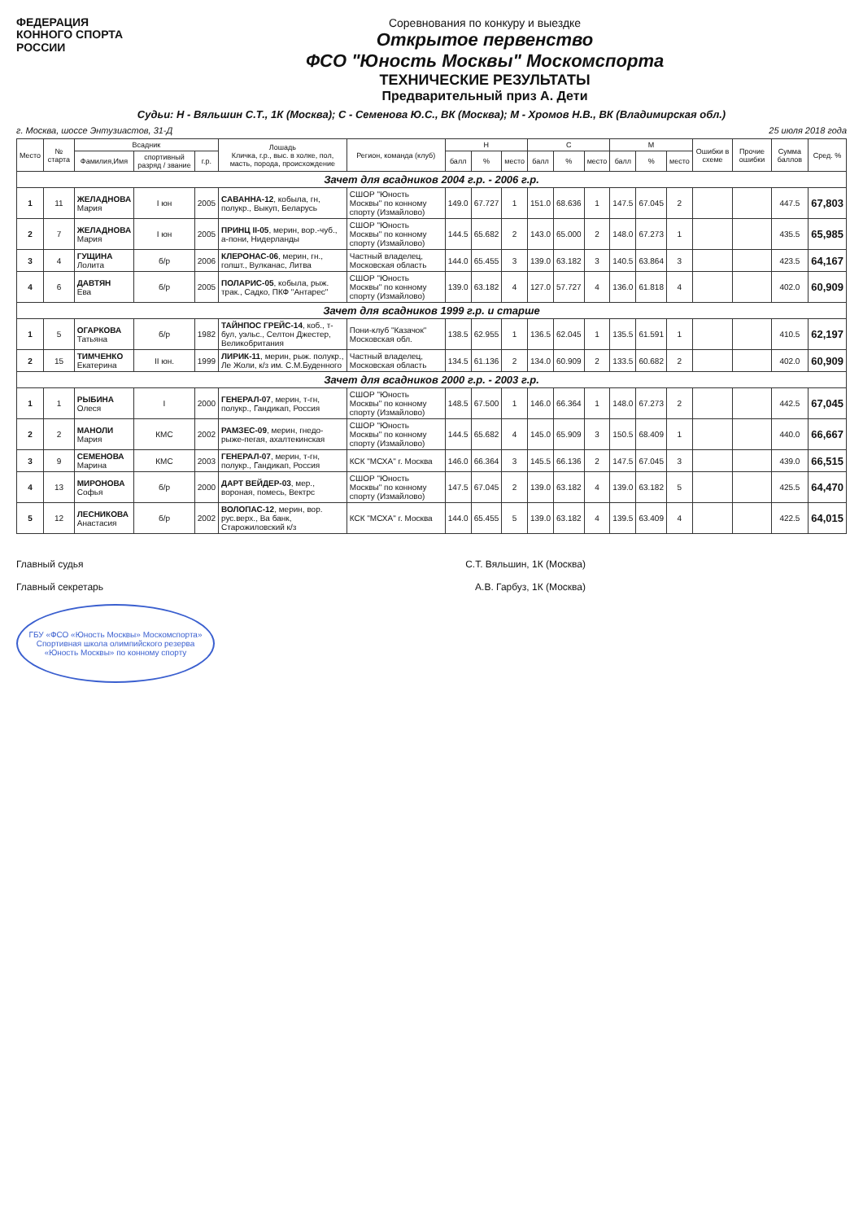ФЕДЕРАЦИЯ
КОННОГО СПОРТА
РОССИИ
Соревнования по конкуру и выездке
Открытое первенство
ФСО "Юность Москвы" Москомспорта
ТЕХНИЧЕСКИЕ РЕЗУЛЬТАТЫ
Предварительный приз А. Дети
Судьи: Н - Вяльшин С.Т., 1К (Москва); С - Семенова Ю.С., ВК (Москва); М - Хромов Н.В., ВК (Владимирская обл.)
г. Москва, шоссе Энтузиастов, 31-Д 25 июля 2018 года
| Место | № старта | Всадник | | | Лошадь Кличка, г.р., выс. в холке, пол, масть, порода, происхождение | Регион, команда (клуб) | Н | | | С | | | М | | | Ошибки в схеме | Прочие ошибки | Сумма баллов | Сред. % |
| --- | --- | --- | --- | --- | --- | --- | --- | --- | --- | --- | --- | --- | --- | --- | --- | --- | --- | --- | --- |
| | | Фамилия,Имя | спортивный разряд / звание | г.р. | | | балл | % | место | балл | % | место | балл | % | место | | | | |
| Зачет для всадников 2004 г.р. - 2006 г.р. | | | | | | | | | | | | | | | | | | | |
| 1 | 11 | ЖЕЛАДНОВА Мария | I юн | 2005 | САВАННА-12 , кобыла, гн, полукр., Выкуп, Беларусь | СШОР "Юность Москвы" по конному спорту (Измайлово) | 149.0 | 67.727 | 1 | 151.0 | 68.636 | 1 | 147.5 | 67.045 | 2 | | | 447.5 | 67,803 |
| 2 | 7 | ЖЕЛАДНОВА Мария | I юн | 2005 | ПРИНЦ II-05 , мерин, вор.-чуб., а-пони, Нидерланды | СШОР "Юность Москвы" по конному спорту (Измайлово) | 144.5 | 65.682 | 2 | 143.0 | 65.000 | 2 | 148.0 | 67.273 | 1 | | | 435.5 | 65,985 |
| 3 | 4 | ГУЩИНА Лолита | б/р | 2006 | КЛЕРОНАС-06 , мерин, гн., голшт., Вулканас, Литва | Частный владелец, Московская область | 144.0 | 65.455 | 3 | 139.0 | 63.182 | 3 | 140.5 | 63.864 | 3 | | | 423.5 | 64,167 |
| 4 | 6 | ДАВТЯН Ева | б/р | 2005 | ПОЛАРИС-05 , кобыла, рыж. трак., Садко, ПКФ "Антарес" | СШОР "Юность Москвы" по конному спорту (Измайлово) | 139.0 | 63.182 | 4 | 127.0 | 57.727 | 4 | 136.0 | 61.818 | 4 | | | 402.0 | 60,909 |
| Зачет для всадников 1999 г.р. и старше | | | | | | | | | | | | | | | | | | | |
| 1 | 5 | ОГАРКОВА Татьяна | б/р | 1982 | ТАЙНПОС ГРЕЙС-14 , коб., т-бул, уэльс., Селтон Джестер, Великобритания | Пони-клуб "Казачок" Московская обл. | 138.5 | 62.955 | 1 | 136.5 | 62.045 | 1 | 135.5 | 61.591 | 1 | | | 410.5 | 62,197 |
| 2 | 15 | ТИМЧЕНКО Екатерина | II юн. | 1999 | ЛИРИК-11 , мерин, рыж. полукр., Ле Жоли, к/з им. С.М.Буденного | Частный владелец, Московская область | 134.5 | 61.136 | 2 | 134.0 | 60.909 | 2 | 133.5 | 60.682 | 2 | | | 402.0 | 60,909 |
| Зачет для всадников 2000 г.р. - 2003 г.р. | | | | | | | | | | | | | | | | | | | |
| 1 | 1 | РЫБИНА Олеся | I | 2000 | ГЕНЕРАЛ-07 , мерин, т-гн, полукр., Гандикап, Россия | СШОР "Юность Москвы" по конному спорту (Измайлово) | 148.5 | 67.500 | 1 | 146.0 | 66.364 | 1 | 148.0 | 67.273 | 2 | | | 442.5 | 67,045 |
| 2 | 2 | МАНОЛИ Мария | КМС | 2002 | РАМЗЕС-09 , мерин, гнедо-рыже-пегая, ахалтекинская | СШОР "Юность Москвы" по конному спорту (Измайлово) | 144.5 | 65.682 | 4 | 145.0 | 65.909 | 3 | 150.5 | 68.409 | 1 | | | 440.0 | 66,667 |
| 3 | 9 | СЕМЕНОВА Марина | КМС | 2003 | ГЕНЕРАЛ-07 , мерин, т-гн, полукр., Гандикап, Россия | КСК "МСХА" г. Москва | 146.0 | 66.364 | 3 | 145.5 | 66.136 | 2 | 147.5 | 67.045 | 3 | | | 439.0 | 66,515 |
| 4 | 13 | МИРОНОВА Софья | б/р | 2000 | ДАРТ ВЕЙДЕР-03 , мер., вороная, помесь, Вектрс | СШОР "Юность Москвы" по конному спорту (Измайлово) | 147.5 | 67.045 | 2 | 139.0 | 63.182 | 4 | 139.0 | 63.182 | 5 | | | 425.5 | 64,470 |
| 5 | 12 | ЛЕСНИКОВА Анастасия | б/р | 2002 | ВОЛОПАС-12 , мерин, вор. рус.верх., Ва банк, Старожиловский к/з | КСК "МСХА" г. Москва | 144.0 | 65.455 | 5 | 139.0 | 63.182 | 4 | 139.5 | 63.409 | 4 | | | 422.5 | 64,015 |
Главный судья С.Т. Вяльшин, 1К (Москва)
Главный секретарь А.В. Гарбуз, 1К (Москва)
ГБУ «ФСО «Юность Москвы» Москомспорта»
Спортивная школа олимпийского резерва «Юность Москвы» по конному спорту